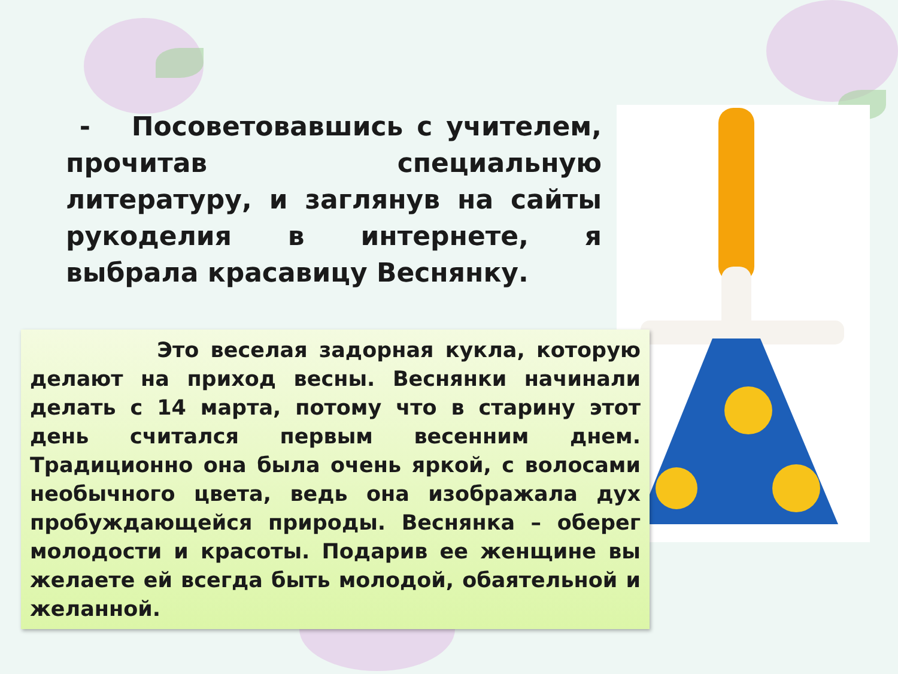- Посоветовавшись с учителем, прочитав специальную литературу, и заглянув на сайты рукоделия в интернете, я выбрала красавицу Веснянку.
Это веселая задорная кукла, которую делают на приход весны. Веснянки начинали делать с 14 марта, потому что в старину этот день считался первым весенним днем. Традиционно она была очень яркой, с волосами необычного цвета, ведь она изображала дух пробуждающейся природы. Веснянка – оберег молодости и красоты. Подарив ее женщине вы желаете ей всегда быть молодой, обаятельной и желанной.